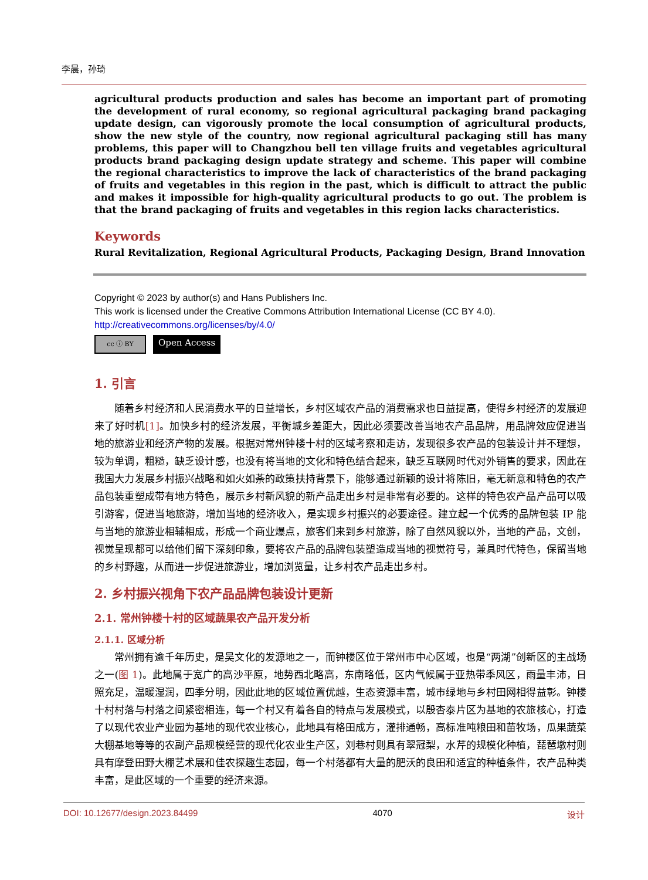李晨，孙琦
agricultural products production and sales has become an important part of promoting the development of rural economy, so regional agricultural packaging brand packaging update design, can vigorously promote the local consumption of agricultural products, show the new style of the country, now regional agricultural packaging still has many problems, this paper will to Changzhou bell ten village fruits and vegetables agricultural products brand packaging design update strategy and scheme. This paper will combine the regional characteristics to improve the lack of characteristics of the brand packaging of fruits and vegetables in this region in the past, which is difficult to attract the public and makes it impossible for high-quality agricultural products to go out. The problem is that the brand packaging of fruits and vegetables in this region lacks characteristics.
Keywords
Rural Revitalization, Regional Agricultural Products, Packaging Design, Brand Innovation
Copyright © 2023 by author(s) and Hans Publishers Inc.
This work is licensed under the Creative Commons Attribution International License (CC BY 4.0).
http://creativecommons.org/licenses/by/4.0/
cc ⓘ BY
Open Access
1. 引言
随着乡村经济和人民消费水平的日益增长，乡村区域农产品的消费需求也日益提高，使得乡村经济的发展迎来了好时机[1]。加快乡村的经济发展，平衡城乡差距大，因此必须要改善当地农产品品牌，用品牌效应促进当地的旅游业和经济产物的发展。根据对常州钟楼十村的区域考察和走访，发现很多农产品的包装设计并不理想，较为单调，粗糙，缺乏设计感，也没有将当地的文化和特色结合起来，缺乏互联网时代对外销售的要求，因此在我国大力发展乡村振兴战略和如火如荼的政策扶持背景下，能够通过新颖的设计将陈旧，毫无新意和特色的农产品包装重塑成带有地方特色，展示乡村新风貌的新产品走出乡村是非常有必要的。这样的特色农产品产品可以吸引游客，促进当地旅游，增加当地的经济收入，是实现乡村振兴的必要途径。建立起一个优秀的品牌包装 IP 能与当地的旅游业相辅相成，形成一个商业爆点，旅客们来到乡村旅游，除了自然风貌以外，当地的产品，文创，视觉呈现都可以给他们留下深刻印象，要将农产品的品牌包装塑造成当地的视觉符号，兼具时代特色，保留当地的乡村野趣，从而进一步促进旅游业，增加浏览量，让乡村农产品走出乡村。
2. 乡村振兴视角下农产品品牌包装设计更新
2.1. 常州钟楼十村的区域蔬果农产品开发分析
2.1.1. 区域分析
常州拥有逾千年历史，是吴文化的发源地之一，而钟楼区位于常州市中心区域，也是“两湖”创新区的主战场之一(图 1)。此地属于宽广的高沙平原，地势西北略高，东南略低，区内气候属于亚热带季风区，雨量丰沛，日照充足，温暖湿润，四季分明，因此此地的区域位置优越，生态资源丰富，城市绿地与乡村田网相得益彰。钟楼十村村落与村落之间紧密相连，每一个村又有着各自的特点与发展模式，以殷杏泰片区为基地的农旅核心，打造了以现代农业产业园为基地的现代农业核心，此地具有格田成方，灌排通畅，高标准吨粮田和苗牧场，瓜果蔬菜大棚基地等等的农副产品规模经营的现代化农业生产区，刘巷村则具有翠冠梨，水芹的规模化种植，琵琶墩村则具有摩登田野大棚艺术展和佳农探趣生态园，每一个村落都有大量的肥沃的良田和适宜的种植条件，农产品种类丰富，是此区域的一个重要的经济来源。
DOI: 10.12677/design.2023.84499 4070 设计